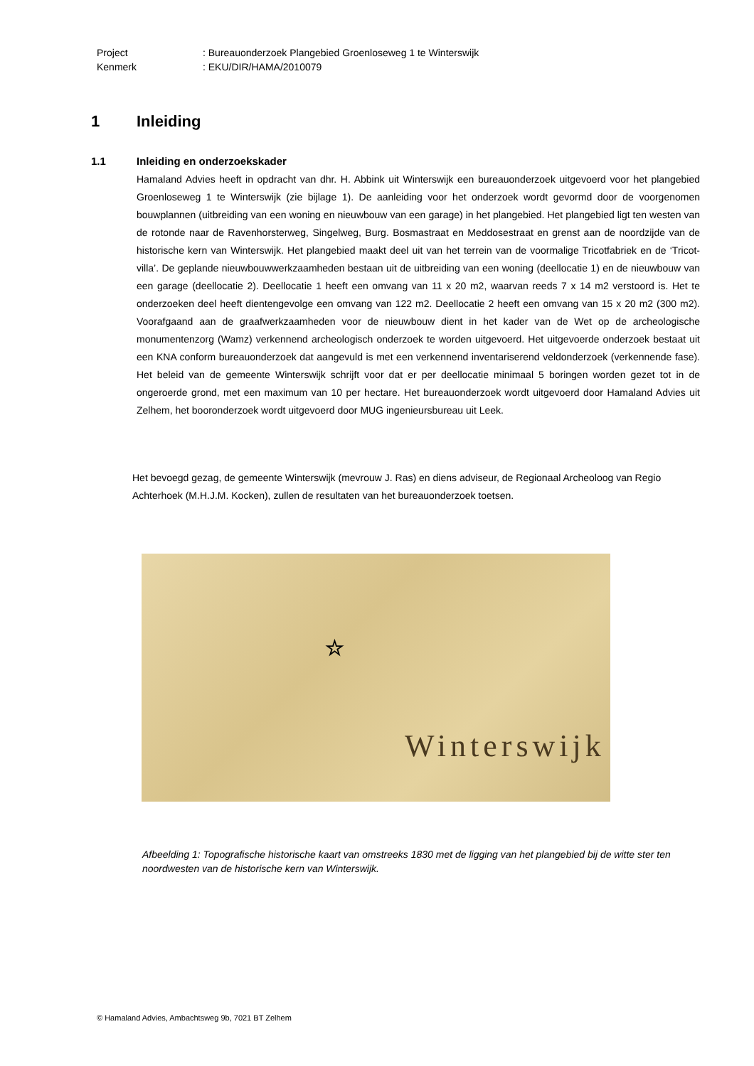Project: Bureauonderzoek Plangebied Groenloseweg 1 te Winterswijk
Kenmerk: EKU/DIR/HAMA/2010079
1 Inleiding
1.1 Inleiding en onderzoekskader
Hamaland Advies heeft in opdracht van dhr. H. Abbink uit Winterswijk een bureauonderzoek uitgevoerd voor het plangebied Groenloseweg 1 te Winterswijk (zie bijlage 1). De aanleiding voor het onderzoek wordt gevormd door de voorgenomen bouwplannen (uitbreiding van een woning en nieuwbouw van een garage) in het plangebied. Het plangebied ligt ten westen van de rotonde naar de Ravenhorsterweg, Singelweg, Burg. Bosmastraat en Meddosestraat en grenst aan de noordzijde van de historische kern van Winterswijk. Het plangebied maakt deel uit van het terrein van de voormalige Tricotfabriek en de ‘Tricot-villa’. De geplande nieuwbouwwerkzaamheden bestaan uit de uitbreiding van een woning (deellocatie 1) en de nieuwbouw van een garage (deellocatie 2). Deellocatie 1 heeft een omvang van 11 x 20 m2, waarvan reeds 7 x 14 m2 verstoord is. Het te onderzoeken deel heeft dientengevolge een omvang van 122 m2. Deellocatie 2 heeft een omvang van 15 x 20 m2 (300 m2). Voorafgaand aan de graafwerkzaamheden voor de nieuwbouw dient in het kader van de Wet op de archeologische monumentenzorg (Wamz) verkennend archeologisch onderzoek te worden uitgevoerd. Het uitgevoerde onderzoek bestaat uit een KNA conform bureauonderzoek dat aangevuld is met een verkennend inventariserend veldonderzoek (verkennende fase). Het beleid van de gemeente Winterswijk schrijft voor dat er per deellocatie minimaal 5 boringen worden gezet tot in de ongeroerde grond, met een maximum van 10 per hectare. Het bureauonderzoek wordt uitgevoerd door Hamaland Advies uit Zelhem, het booronderzoek wordt uitgevoerd door MUG ingenieursbureau uit Leek.
Het bevoegd gezag, de gemeente Winterswijk (mevrouw J. Ras) en diens adviseur, de Regionaal Archeoloog van Regio Achterhoek (M.H.J.M. Kocken), zullen de resultaten van het bureauonderzoek toetsen.
☆
Winterswijk
Afbeelding 1: Topografische historische kaart van omstreeks 1830 met de ligging van het plangebied bij de witte ster ten noordwesten van de historische kern van Winterswijk.
© Hamaland Advies, Ambachtsweg 9b, 7021 BT Zelhem